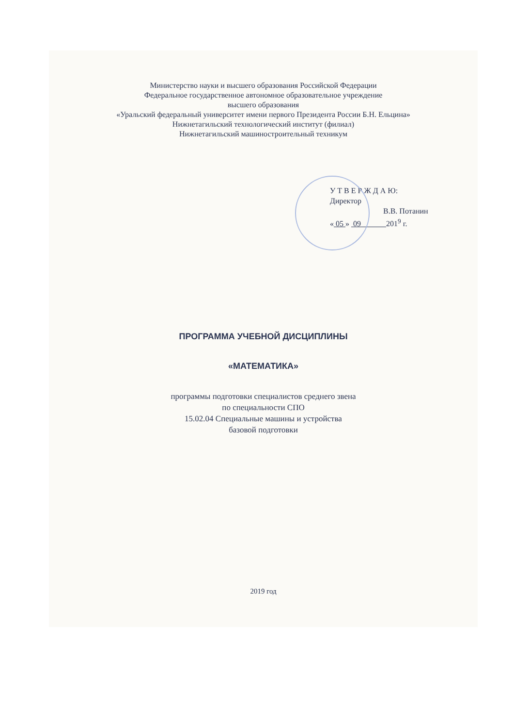Министерство науки и высшего образования Российской Федерации
Федеральное государственное автономное образовательное учреждение
высшего образования
«Уральский федеральный университет имени первого Президента России Б.Н. Ельцина»
Нижнетагильский технологический институт (филиал)
Нижнетагильский машиностроительный техникум
У Т В Е Р Ж Д А Ю:
Директор
В.В. Потанин
« 05 » 09 201<sup>9</sup> г.
ПРОГРАММА УЧЕБНОЙ ДИСЦИПЛИНЫ
«МАТЕМАТИКА»
программы подготовки специалистов среднего звена
по специальности СПО
15.02.04 Специальные машины и устройства
базовой подготовки
2019 год